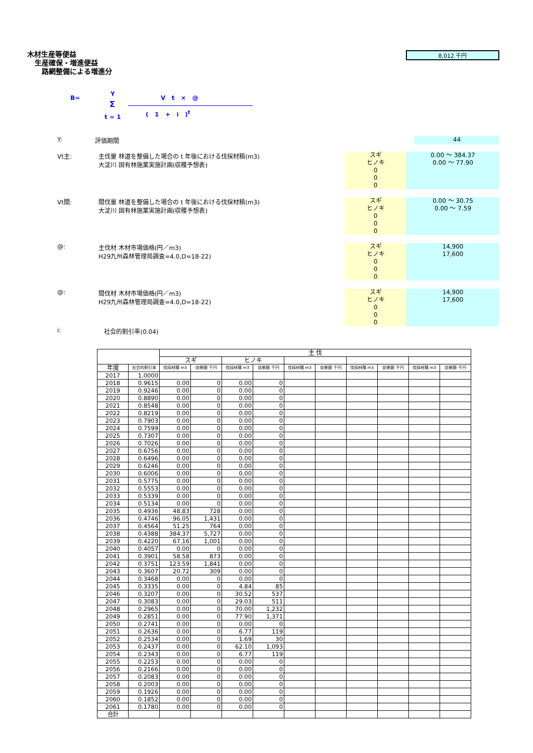木材生産等便益
生産確保・増進便益
路網整備による増進分
8,012 千円
B=
Y
Σ
t = 1
V t × @
( 1 + i )<sup>t</sup>
Y: 評価期間
44
Vt主: 主伐量 林道を整備した場合の t 年後における伐採材積(m3)
大淀川 国有林施業実施計画(収穫予想表)
スギ
ヒノキ
0
0
0
0.00 ～ 384.37
0.00 ～ 77.90
Vt間: 間伐量 林道を整備した場合の t 年後における伐採材積(m3)
大淀川 国有林施業実施計画(収穫予想表)
スギ
ヒノキ
0
0
0
0.00 ～ 30.75
0.00 ～ 7.59
@: 主伐材 木材市場価格(円／m3)
H29九州森林管理局調査=4.0,D=18-22)
スギ
ヒノキ
0
0
0
14,900
17,600
@: 間伐材 木材市場価格(円／m3)
H29九州森林管理局調査=4.0,D=18-22)
スギ
ヒノキ
0
0
0
14,900
17,600
i: 社会的割引率(0.04)
| | | 主 伐 | | | | | | | | | |
| --- | --- | --- | --- | --- | --- | --- | --- | --- | --- | --- | --- |
| | | スギ | | ヒノキ | | | | | | | |
| 年度 | 社会的割引率 | 伐採材積 m3 | 効果額 千円 | 伐採材積 m3 | 効果額 千円 | 伐採材積 m3 | 効果額 千円 | 伐採材積 m3 | 効果額 千円 | 伐採材積 m3 | 効果額 千円 |
| 2017 | 1.0000 | | | | | | | | | | |
| 2018 | 0.9615 | 0.00 | 0 | 0.00 | 0 | | | | | | |
| 2019 | 0.9246 | 0.00 | 0 | 0.00 | 0 | | | | | | |
| 2020 | 0.8890 | 0.00 | 0 | 0.00 | 0 | | | | | | |
| 2021 | 0.8548 | 0.00 | 0 | 0.00 | 0 | | | | | | |
| 2022 | 0.8219 | 0.00 | 0 | 0.00 | 0 | | | | | | |
| 2023 | 0.7903 | 0.00 | 0 | 0.00 | 0 | | | | | | |
| 2024 | 0.7599 | 0.00 | 0 | 0.00 | 0 | | | | | | |
| 2025 | 0.7307 | 0.00 | 0 | 0.00 | 0 | | | | | | |
| 2026 | 0.7026 | 0.00 | 0 | 0.00 | 0 | | | | | | |
| 2027 | 0.6756 | 0.00 | 0 | 0.00 | 0 | | | | | | |
| 2028 | 0.6496 | 0.00 | 0 | 0.00 | 0 | | | | | | |
| 2029 | 0.6246 | 0.00 | 0 | 0.00 | 0 | | | | | | |
| 2030 | 0.6006 | 0.00 | 0 | 0.00 | 0 | | | | | | |
| 2031 | 0.5775 | 0.00 | 0 | 0.00 | 0 | | | | | | |
| 2032 | 0.5553 | 0.00 | 0 | 0.00 | 0 | | | | | | |
| 2033 | 0.5339 | 0.00 | 0 | 0.00 | 0 | | | | | | |
| 2034 | 0.5134 | 0.00 | 0 | 0.00 | 0 | | | | | | |
| 2035 | 0.4936 | 48.83 | 728 | 0.00 | 0 | | | | | | |
| 2036 | 0.4746 | 96.05 | 1,431 | 0.00 | 0 | | | | | | |
| 2037 | 0.4564 | 51.25 | 764 | 0.00 | 0 | | | | | | |
| 2038 | 0.4388 | 384.37 | 5,727 | 0.00 | 0 | | | | | | |
| 2039 | 0.4220 | 67.16 | 1,001 | 0.00 | 0 | | | | | | |
| 2040 | 0.4057 | 0.00 | 0 | 0.00 | 0 | | | | | | |
| 2041 | 0.3901 | 58.58 | 873 | 0.00 | 0 | | | | | | |
| 2042 | 0.3751 | 123.59 | 1,841 | 0.00 | 0 | | | | | | |
| 2043 | 0.3607 | 20.72 | 309 | 0.00 | 0 | | | | | | |
| 2044 | 0.3468 | 0.00 | 0 | 0.00 | 0 | | | | | | |
| 2045 | 0.3335 | 0.00 | 0 | 4.84 | 85 | | | | | | |
| 2046 | 0.3207 | 0.00 | 0 | 30.52 | 537 | | | | | | |
| 2047 | 0.3083 | 0.00 | 0 | 29.03 | 511 | | | | | | |
| 2048 | 0.2965 | 0.00 | 0 | 70.00 | 1,232 | | | | | | |
| 2049 | 0.2851 | 0.00 | 0 | 77.90 | 1,371 | | | | | | |
| 2050 | 0.2741 | 0.00 | 0 | 0.00 | 0 | | | | | | |
| 2051 | 0.2636 | 0.00 | 0 | 6.77 | 119 | | | | | | |
| 2052 | 0.2534 | 0.00 | 0 | 1.69 | 30 | | | | | | |
| 2053 | 0.2437 | 0.00 | 0 | 62.10 | 1,093 | | | | | | |
| 2054 | 0.2343 | 0.00 | 0 | 6.77 | 119 | | | | | | |
| 2055 | 0.2253 | 0.00 | 0 | 0.00 | 0 | | | | | | |
| 2056 | 0.2166 | 0.00 | 0 | 0.00 | 0 | | | | | | |
| 2057 | 0.2083 | 0.00 | 0 | 0.00 | 0 | | | | | | |
| 2058 | 0.2003 | 0.00 | 0 | 0.00 | 0 | | | | | | |
| 2059 | 0.1926 | 0.00 | 0 | 0.00 | 0 | | | | | | |
| 2060 | 0.1852 | 0.00 | 0 | 0.00 | 0 | | | | | | |
| 2061 | 0.1780 | 0.00 | 0 | 0.00 | 0 | | | | | | |
| 合計 | | | | | | | | | | | |